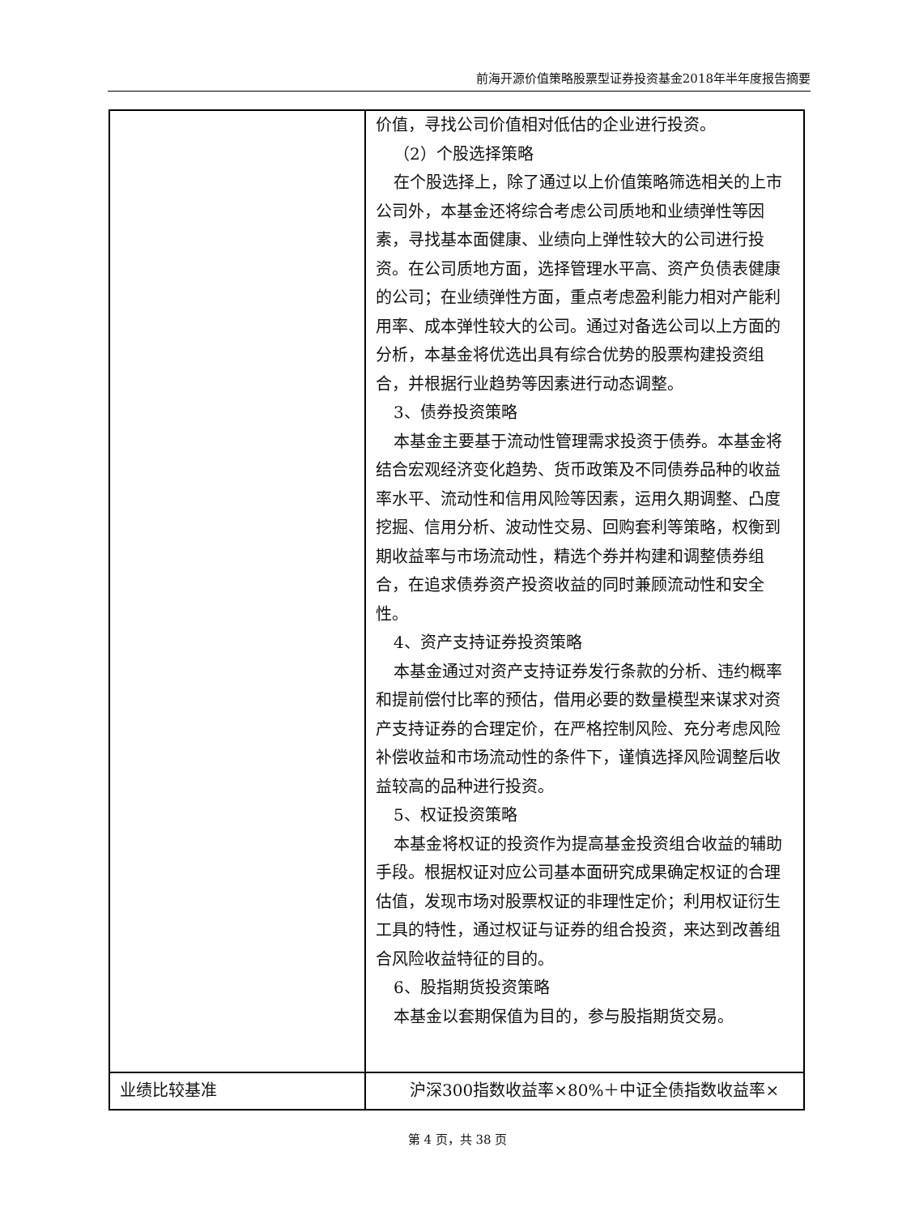前海开源价值策略股票型证券投资基金2018年半年度报告摘要
| | 价值，寻找公司价值相对低估的企业进行投资。 （2）个股选择策略 在个股选择上，除了通过以上价值策略筛选相关的上市公司外，本基金还将综合考虑公司质地和业绩弹性等因素，寻找基本面健康、业绩向上弹性较大的公司进行投资。在公司质地方面，选择管理水平高、资产负债表健康的公司；在业绩弹性方面，重点考虑盈利能力相对产能利用率、成本弹性较大的公司。通过对备选公司以上方面的分析，本基金将优选出具有综合优势的股票构建投资组合，并根据行业趋势等因素进行动态调整。 3、债券投资策略 本基金主要基于流动性管理需求投资于债券。本基金将结合宏观经济变化趋势、货币政策及不同债券品种的收益率水平、流动性和信用风险等因素，运用久期调整、凸度挖掘、信用分析、波动性交易、回购套利等策略，权衡到期收益率与市场流动性，精选个券并构建和调整债券组合，在追求债券资产投资收益的同时兼顾流动性和安全性。 4、资产支持证券投资策略 本基金通过对资产支持证券发行条款的分析、违约概率和提前偿付比率的预估，借用必要的数量模型来谋求对资产支持证券的合理定价，在严格控制风险、充分考虑风险补偿收益和市场流动性的条件下，谨慎选择风险调整后收益较高的品种进行投资。 5、权证投资策略 本基金将权证的投资作为提高基金投资组合收益的辅助手段。根据权证对应公司基本面研究成果确定权证的合理估值，发现市场对股票权证的非理性定价；利用权证衍生工具的特性，通过权证与证券的组合投资，来达到改善组合风险收益特征的目的。 6、股指期货投资策略 本基金以套期保值为目的，参与股指期货交易。 |
| 业绩比较基准 | 沪深300指数收益率×80%＋中证全债指数收益率× |
第 4 页，共 38 页